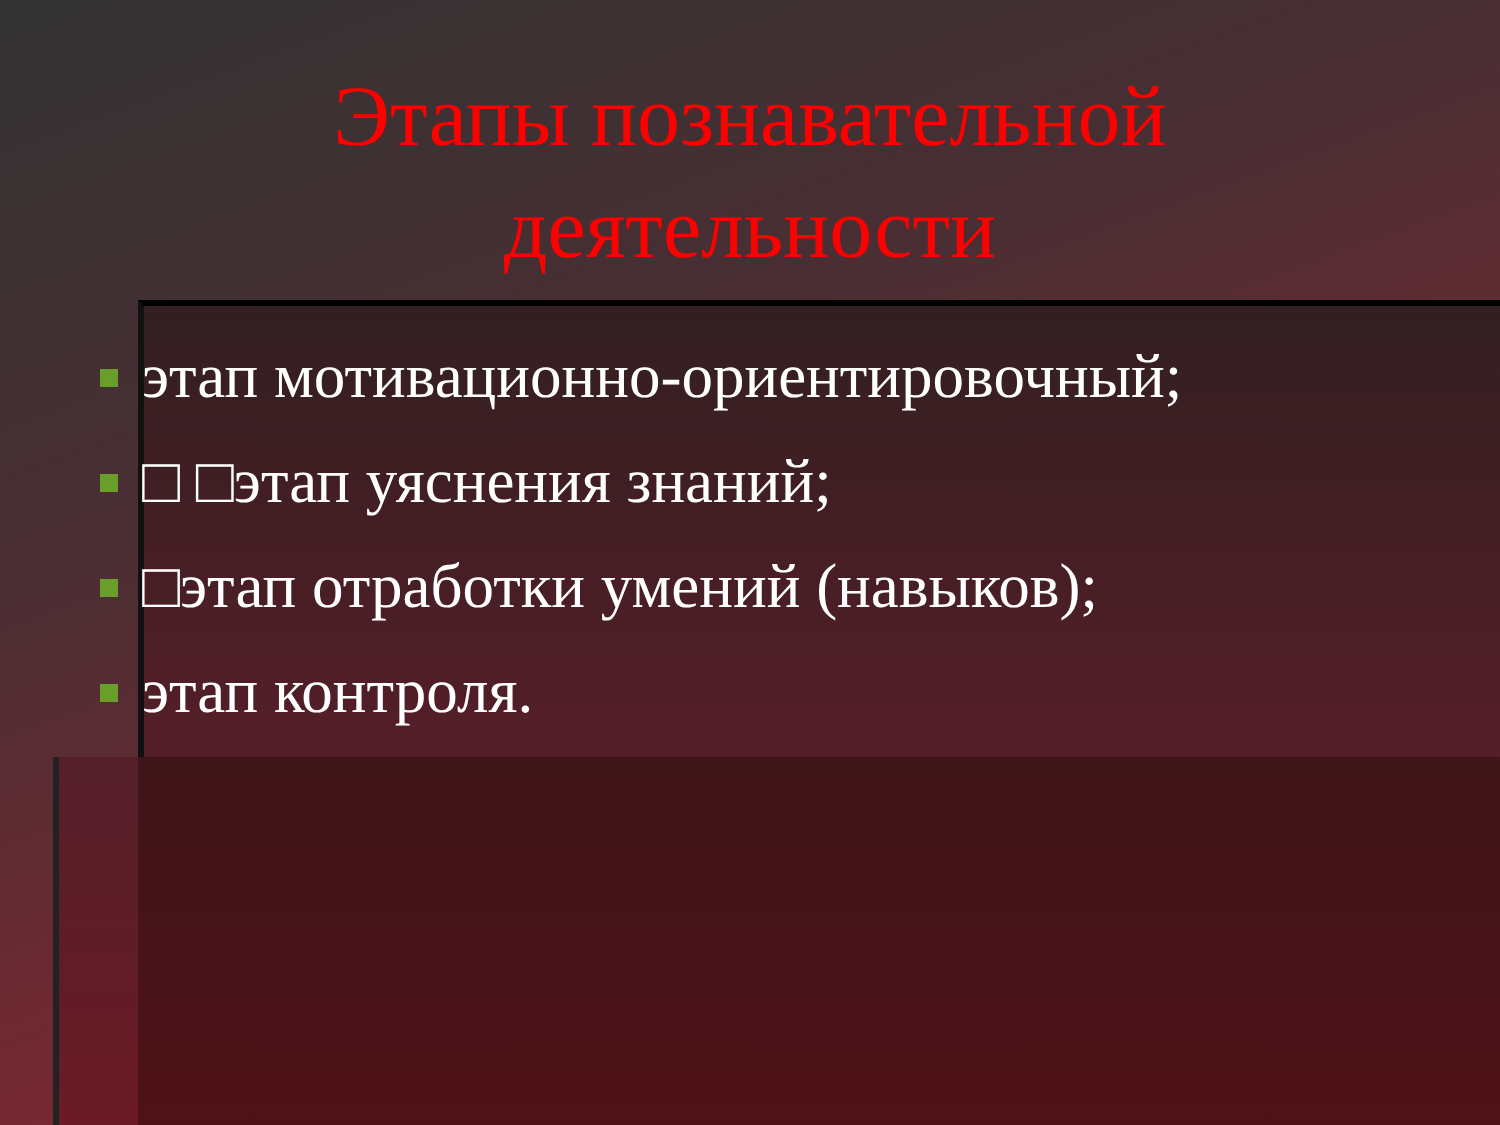Этапы познавательной
деятельности
этап мотивационно-ориентировочный;
□ □этап уяснения знаний;
□этап отработки умений (навыков);
этап контроля.